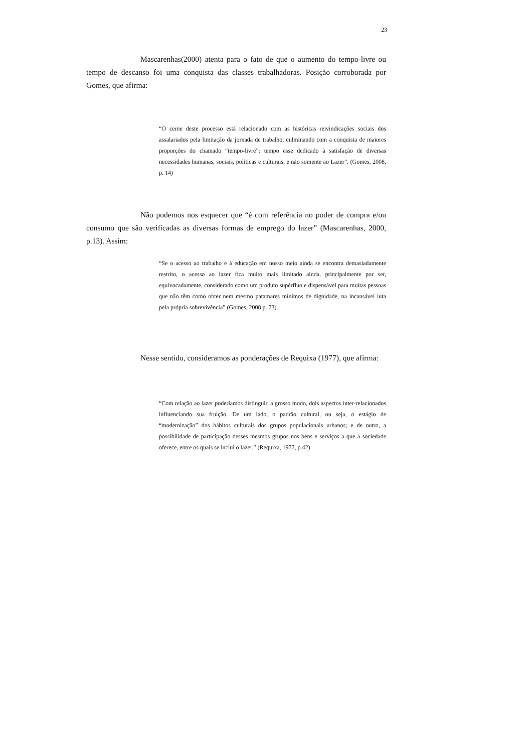23
Mascarenhas(2000) atenta para o fato de que o aumento do tempo-livre ou tempo de descanso foi uma conquista das classes trabalhadoras. Posição corroborada por Gomes, que afirma:
“O cerne deste processo está relacionado com as históricas reivindicações sociais dos assalariados pela limitação da jornada de trabalho, culminando com a conquista de maiores proporções do chamado “tempo-livre”: tempo esse dedicado à satisfação de diversas necessidades humanas, sociais, políticas e culturais, e não somente ao Lazer”. (Gomes, 2008, p. 14)
Não podemos nos esquecer que “é com referência no poder de compra e/ou consumo que são verificadas as diversas formas de emprego do lazer” (Mascarenhas, 2000, p.13). Assim:
“Se o acesso ao trabalho e à educação em nosso meio ainda se encontra demasiadamente restrito, o acesso ao lazer fica muito mais limitado ainda, principalmente por ser, equivocadamente, considerado como um produto supérfluo e dispensável para muitas pessoas que não têm como obter nem mesmo patamares mínimos de dignidade, na incansável luta pela própria sobrevivência” (Gomes, 2008 p. 73).
Nesse sentido, consideramos as ponderações de Requixa (1977), que afirma:
“Com relação ao lazer poderíamos distinguir, a grosso modo, dois aspectos inter-relacionados influenciando sua fruição. De um lado, o padrão cultural, ou seja, o estágio de “modernização” dos hábitos culturais dos grupos populacionais urbanos; e de outro, a possibilidade de participação desses mesmos grupos nos bens e serviços a que a sociedade oferece, entre os quais se inclui o lazer.” (Requixa, 1977, p.42)